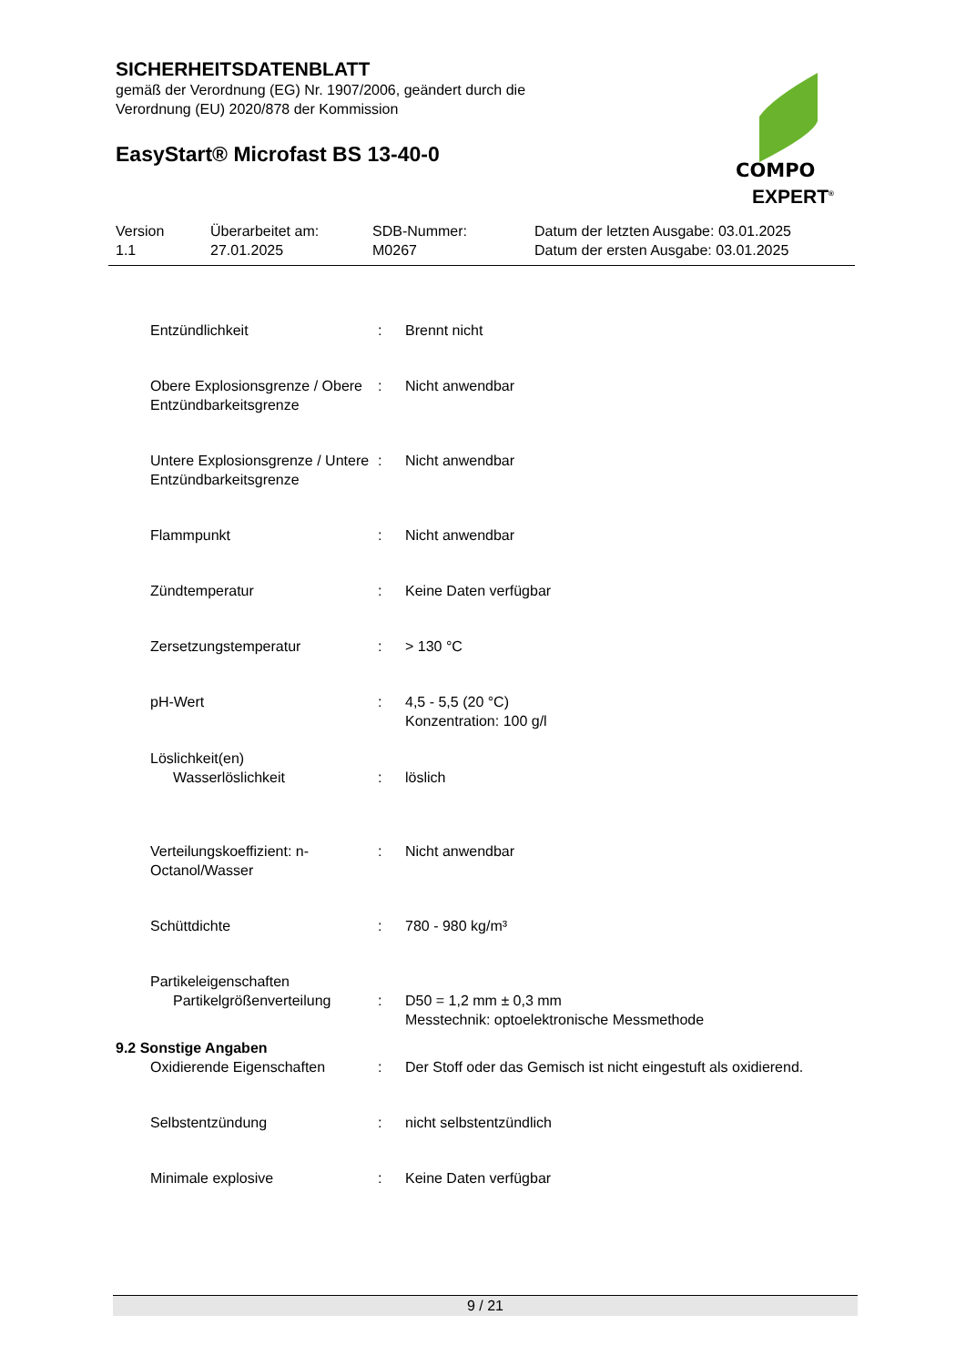SICHERHEITSDATENBLATT
gemäß der Verordnung (EG) Nr. 1907/2006, geändert durch die
Verordnung (EU) 2020/878 der Kommission
EasyStart® Microfast BS 13-40-0
COMPO
EXPERT<sup>®</sup>
| Version 1.1 | Überarbeitet am: 27.01.2025 | SDB-Nummer: M0267 | Datum der letzten Ausgabe: 03.01.2025 Datum der ersten Ausgabe: 03.01.2025 |
| Entzündlichkeit | : | Brennt nicht |
| Obere Explosionsgrenze / Obere Entzündbarkeitsgrenze | : | Nicht anwendbar |
| Untere Explosionsgrenze / Untere Entzündbarkeitsgrenze | : | Nicht anwendbar |
| Flammpunkt | : | Nicht anwendbar |
| Zündtemperatur | : | Keine Daten verfügbar |
| Zersetzungstemperatur | : | > 130 °C |
| pH-Wert | : | 4,5 - 5,5 (20 °C) Konzentration: 100 g/l |
| Löslichkeit(en) Wasserlöslichkeit | : | löslich |
| Verteilungskoeffizient: n-Octanol/Wasser | : | Nicht anwendbar |
| Schüttdichte | : | 780 - 980 kg/m³ |
| Partikeleigenschaften Partikelgrößenverteilung | : | D50 = 1,2 mm ± 0,3 mm Messtechnik: optoelektronische Messmethode |
| 9.2 Sonstige Angaben | | |
| Oxidierende Eigenschaften | : | Der Stoff oder das Gemisch ist nicht eingestuft als oxidierend. |
| Selbstentzündung | : | nicht selbstentzündlich |
| Minimale explosive | : | Keine Daten verfügbar |
9 / 21